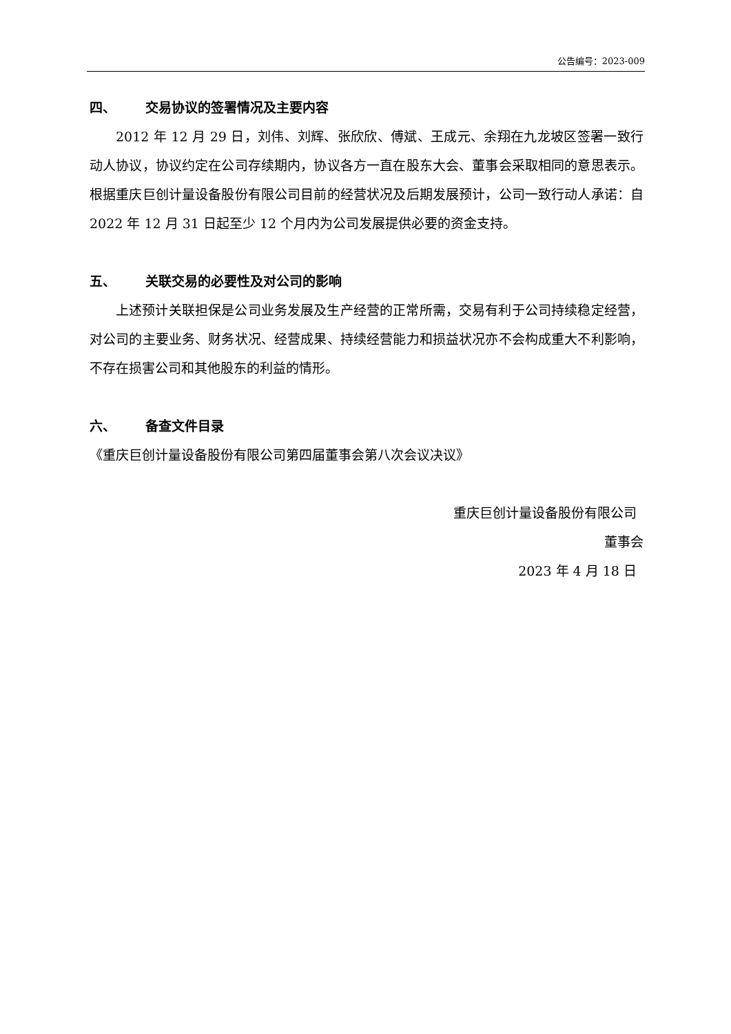公告编号：2023-009
四、 交易协议的签署情况及主要内容
2012 年 12 月 29 日，刘伟、刘辉、张欣欣、傅斌、王成元、余翔在九龙坡区签署一致行动人协议，协议约定在公司存续期内，协议各方一直在股东大会、董事会采取相同的意思表示。根据重庆巨创计量设备股份有限公司目前的经营状况及后期发展预计，公司一致行动人承诺：自 2022 年 12 月 31 日起至少 12 个月内为公司发展提供必要的资金支持。
五、 关联交易的必要性及对公司的影响
上述预计关联担保是公司业务发展及生产经营的正常所需，交易有利于公司持续稳定经营，对公司的主要业务、财务状况、经营成果、持续经营能力和损益状况亦不会构成重大不利影响，不存在损害公司和其他股东的利益的情形。
六、 备查文件目录
《重庆巨创计量设备股份有限公司第四届董事会第八次会议决议》
重庆巨创计量设备股份有限公司
董事会
2023 年 4 月 18 日